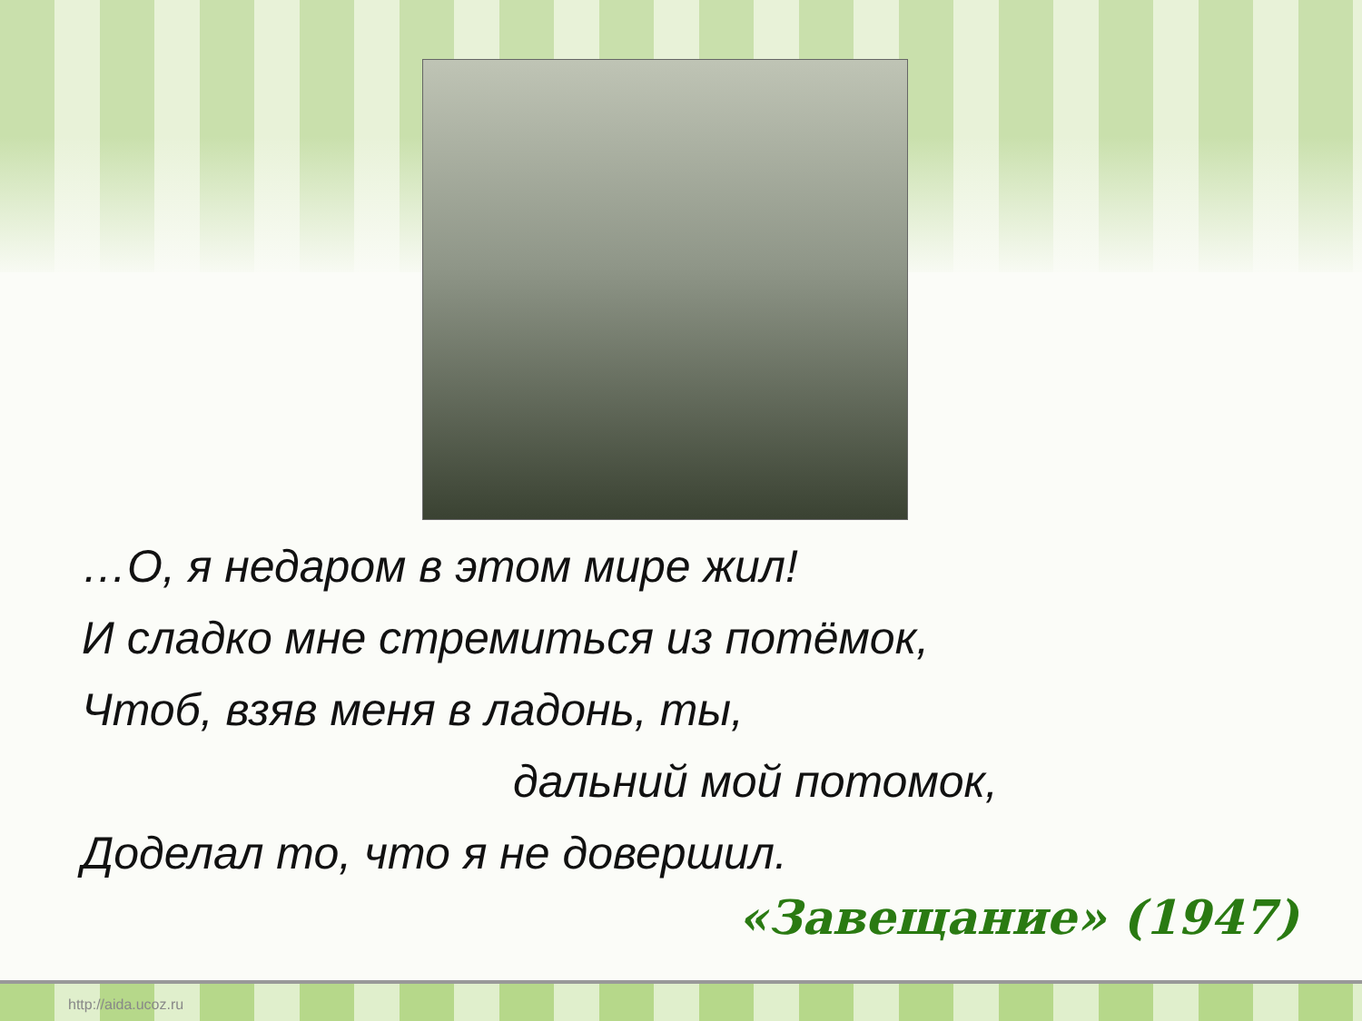…О, я недаром в этом мире жил!
И сладко мне стремиться из потёмок,
Чтоб, взяв меня в ладонь, ты,
дальний мой потомок,
Доделал то, что я не довершил.
«Завещание» (1947)
http://aida.ucoz.ru